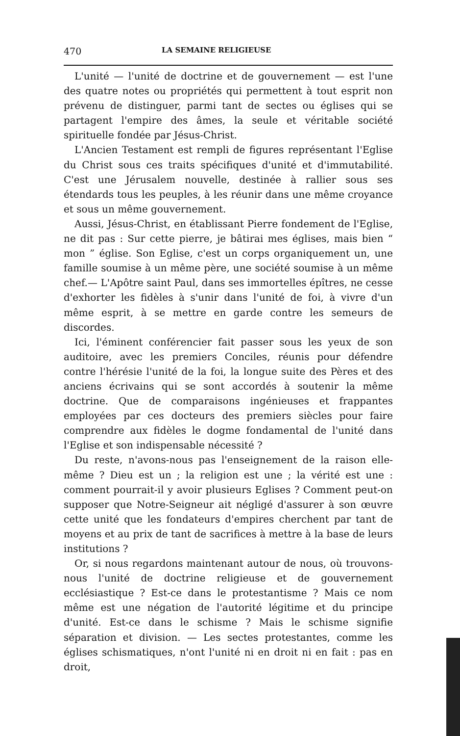470 LA SEMAINE RELIGIEUSE
L'unité — l'unité de doctrine et de gouvernement — est l'une des quatre notes ou propriétés qui permettent à tout esprit non prévenu de distinguer, parmi tant de sectes ou églises qui se partagent l'empire des âmes, la seule et véritable société spirituelle fondée par Jésus-Christ.
L'Ancien Testament est rempli de figures représentant l'Eglise du Christ sous ces traits spécifiques d'unité et d'immutabilité. C'est une Jérusalem nouvelle, destinée à rallier sous ses étendards tous les peuples, à les réunir dans une même croyance et sous un même gouvernement.
Aussi, Jésus-Christ, en établissant Pierre fondement de l'Eglise, ne dit pas : Sur cette pierre, je bâtirai mes églises, mais bien “ mon ” église. Son Eglise, c'est un corps organiquement un, une famille soumise à un même père, une société soumise à un même chef.— L'Apôtre saint Paul, dans ses immortelles épîtres, ne cesse d'exhorter les fidèles à s'unir dans l'unité de foi, à vivre d'un même esprit, à se mettre en garde contre les semeurs de discordes.
Ici, l'éminent conférencier fait passer sous les yeux de son auditoire, avec les premiers Conciles, réunis pour défendre contre l'hérésie l'unité de la foi, la longue suite des Pères et des anciens écrivains qui se sont accordés à soutenir la même doctrine. Que de comparaisons ingénieuses et frappantes employées par ces docteurs des premiers siècles pour faire comprendre aux fidèles le dogme fondamental de l'unité dans l'Eglise et son indispensable nécessité ?
Du reste, n'avons-nous pas l'enseignement de la raison elle-même ? Dieu est un ; la religion est une ; la vérité est une : comment pourrait-il y avoir plusieurs Eglises ? Comment peut-on supposer que Notre-Seigneur ait négligé d'assurer à son œuvre cette unité que les fondateurs d'empires cherchent par tant de moyens et au prix de tant de sacrifices à mettre à la base de leurs institutions ?
Or, si nous regardons maintenant autour de nous, où trouvons-nous l'unité de doctrine religieuse et de gouvernement ecclésiastique ? Est-ce dans le protestantisme ? Mais ce nom même est une négation de l'autorité légitime et du principe d'unité. Est-ce dans le schisme ? Mais le schisme signifie séparation et division. — Les sectes protestantes, comme les églises schismatiques, n'ont l'unité ni en droit ni en fait : pas en droit,